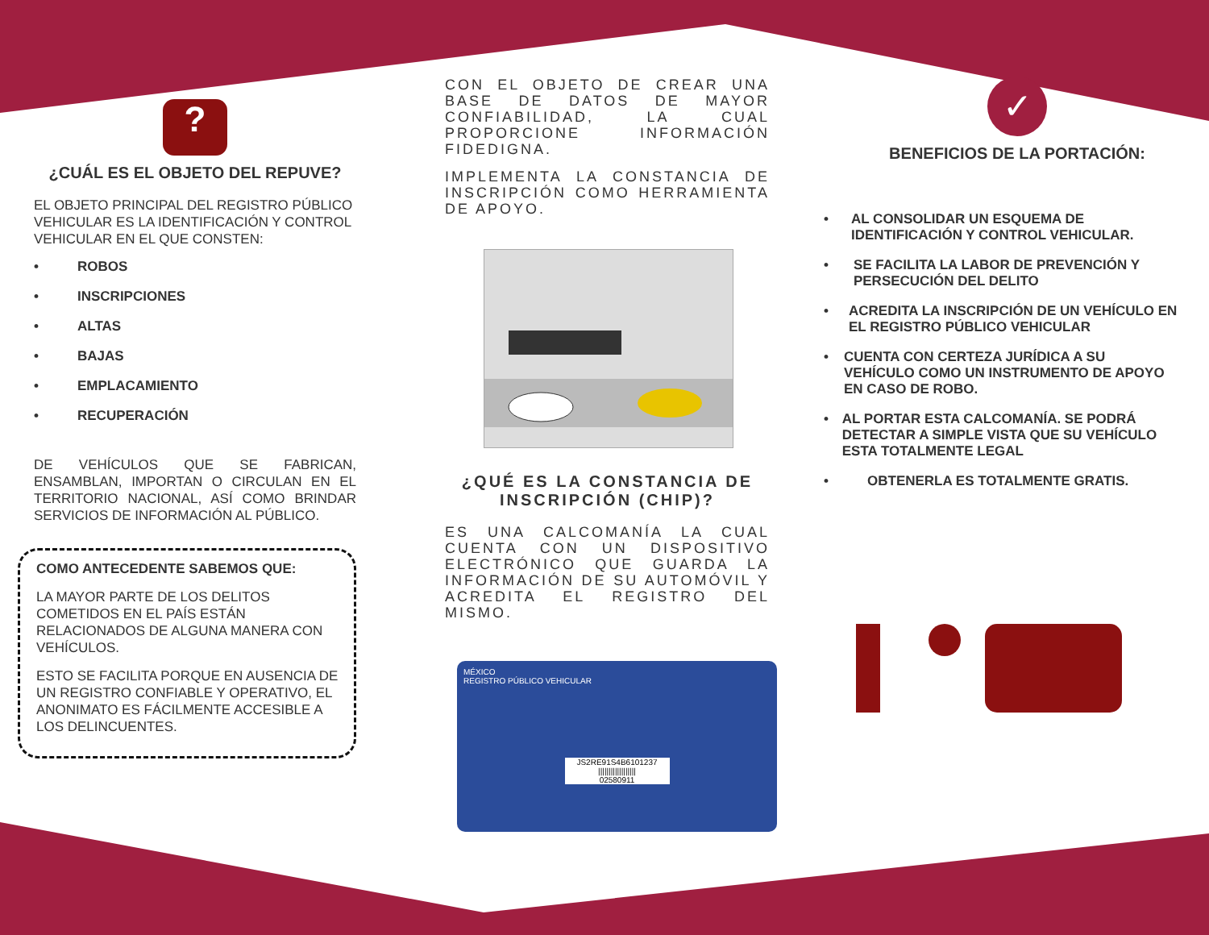?
¿CUÁL ES EL OBJETO DEL REPUVE?
EL OBJETO PRINCIPAL DEL REGISTRO PÚBLICO VEHICULAR ES LA IDENTIFICACIÓN Y CONTROL VEHICULAR EN EL QUE CONSTEN:
• ROBOS
• INSCRIPCIONES
• ALTAS
• BAJAS
• EMPLACAMIENTO
• RECUPERACIÓN
DE VEHÍCULOS QUE SE FABRICAN, ENSAMBLAN, IMPORTAN O CIRCULAN EN EL TERRITORIO NACIONAL, ASÍ COMO BRINDAR SERVICIOS DE INFORMACIÓN AL PÚBLICO.
COMO ANTECEDENTE SABEMOS QUE:
LA MAYOR PARTE DE LOS DELITOS COMETIDOS EN EL PAÍS ESTÁN RELACIONADOS DE ALGUNA MANERA CON VEHÍCULOS.
ESTO SE FACILITA PORQUE EN AUSENCIA DE UN REGISTRO CONFIABLE Y OPERATIVO, EL ANONIMATO ES FÁCILMENTE ACCESIBLE A LOS DELINCUENTES.
CON EL OBJETO DE CREAR UNA BASE DE DATOS DE MAYOR CONFIABILIDAD, LA CUAL PROPORCIONE INFORMACIÓN FIDEDIGNA.
IMPLEMENTA LA CONSTANCIA DE INSCRIPCIÓN COMO HERRAMIENTA DE APOYO.
¿QUÉ ES LA CONSTANCIA DE INSCRIPCIÓN (CHIP)?
ES UNA CALCOMANÍA LA CUAL CUENTA CON UN DISPOSITIVO ELECTRÓNICO QUE GUARDA LA INFORMACIÓN DE SU AUTOMÓVIL Y ACREDITA EL REGISTRO DEL MISMO.
MÉXICO
REGISTRO PÚBLICO VEHICULAR
JS2RE91S4B6101237
||||||||||||||||||
02580911
✓
BENEFICIOS DE LA PORTACIÓN:
• AL CONSOLIDAR UN ESQUEMA DE IDENTIFICACIÓN Y CONTROL VEHICULAR.
• SE FACILITA LA LABOR DE PREVENCIÓN Y PERSECUCIÓN DEL DELITO
• ACREDITA LA INSCRIPCIÓN DE UN VEHÍCULO EN EL REGISTRO PÚBLICO VEHICULAR
• CUENTA CON CERTEZA JURÍDICA A SU VEHÍCULO COMO UN INSTRUMENTO DE APOYO EN CASO DE ROBO.
• AL PORTAR ESTA CALCOMANÍA. SE PODRÁ DETECTAR A SIMPLE VISTA QUE SU VEHÍCULO ESTA TOTALMENTE LEGAL
• OBTENERLA ES TOTALMENTE GRATIS.